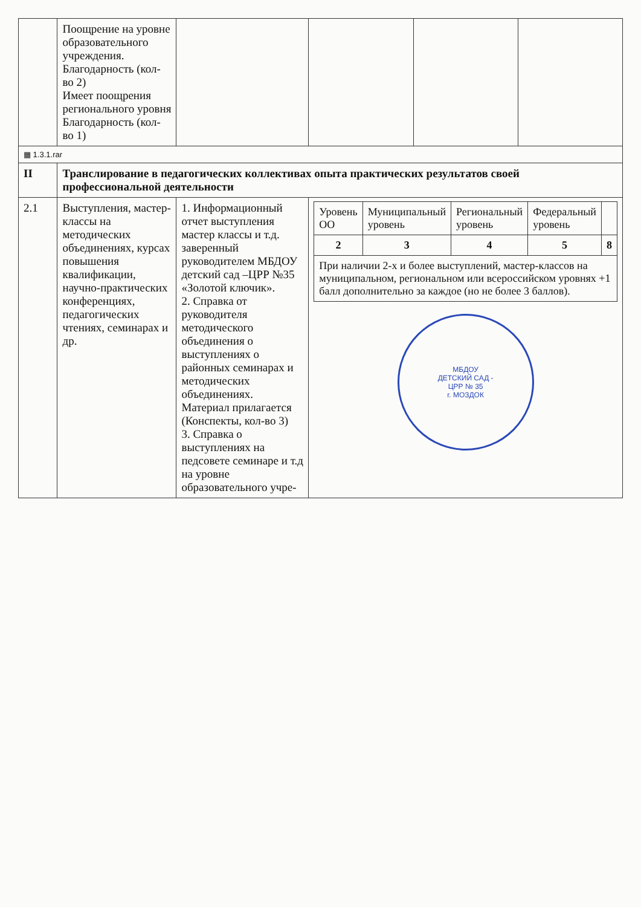| | Поощрение на уровне образовательного учреждения. Благодарность (кол-во 2) Имеет поощрения регионального уровня Благодарность (кол-во 1) | | | | |
| ▦ 1.3.1.rar | | | | | |
| II | Транслирование в педагогических коллективах опыта практических результатов своей профессиональной деятельности | | | | |
| 2.1 | Выступления, мастер-классы на методических объединениях, курсах повышения квалификации, научно-практических конференциях, педагогических чтениях, семинарах и др. | 1. Информационный отчет выступления мастер классы и т.д. заверенный руководителем МБДОУ детский сад –ЦРР №35 «Золотой ключик». 2. Справка от руководителя методического объединения о выступлениях о районных семинарах и методических объединениях. Материал прилагается (Конспекты, кол-во 3) 3. Справка о выступлениях на педсовете семинаре и т.д на уровне образовательного учре- | / Уровень ОО / Муниципальный уровень / Региональный уровень / Федеральный уровень / / / --- / --- / --- / --- / --- / / 2 / 3 / 4 / 5 / 8 / / При наличии 2-х и более выступлений, мастер-классов на муниципальном, региональном или всероссийском уровнях +1 балл дополнительно за каждое (но не более 3 баллов). / / / / / МБДОУ ДЕТСКИЙ САД - ЦРР № 35 г. МОЗДОК | | |